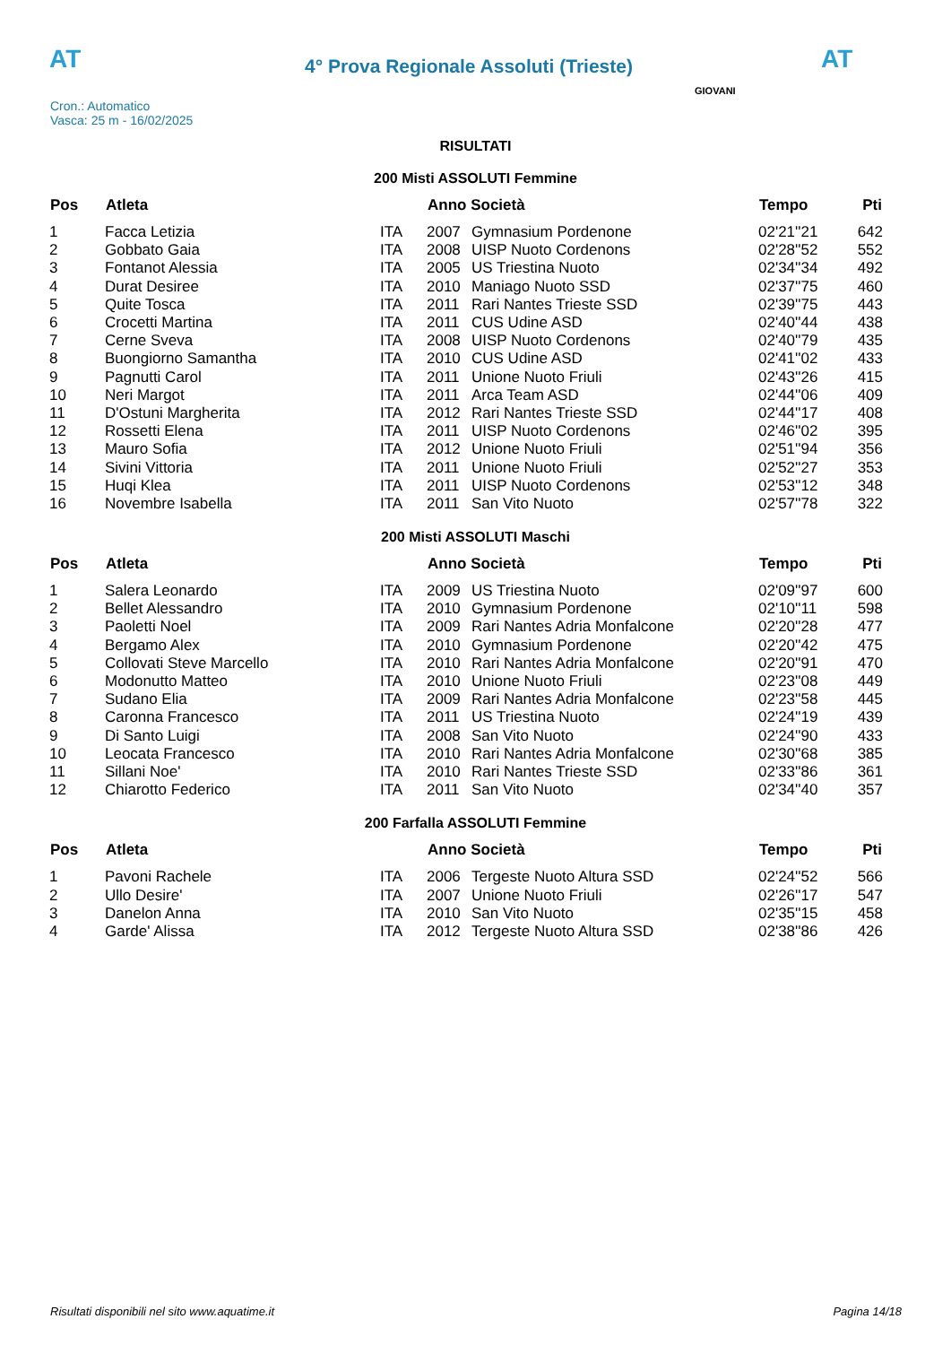AT
4° Prova Regionale Assoluti (Trieste)
AT
Cron.: Automatico
Vasca: 25 m - 16/02/2025
GIOVANI
RISULTATI
200 Misti ASSOLUTI Femmine
| Pos | Atleta | | Anno Società | | Tempo | Pti |
| --- | --- | --- | --- | --- | --- | --- |
| 1 | Facca Letizia | ITA | 2007 | Gymnasium Pordenone | 02'21''21 | 642 |
| 2 | Gobbato Gaia | ITA | 2008 | UISP Nuoto Cordenons | 02'28''52 | 552 |
| 3 | Fontanot Alessia | ITA | 2005 | US Triestina Nuoto | 02'34''34 | 492 |
| 4 | Durat Desiree | ITA | 2010 | Maniago Nuoto SSD | 02'37''75 | 460 |
| 5 | Quite Tosca | ITA | 2011 | Rari Nantes Trieste SSD | 02'39''75 | 443 |
| 6 | Crocetti Martina | ITA | 2011 | CUS Udine ASD | 02'40''44 | 438 |
| 7 | Cerne Sveva | ITA | 2008 | UISP Nuoto Cordenons | 02'40''79 | 435 |
| 8 | Buongiorno Samantha | ITA | 2010 | CUS Udine ASD | 02'41''02 | 433 |
| 9 | Pagnutti Carol | ITA | 2011 | Unione Nuoto Friuli | 02'43''26 | 415 |
| 10 | Neri Margot | ITA | 2011 | Arca Team ASD | 02'44''06 | 409 |
| 11 | D'Ostuni Margherita | ITA | 2012 | Rari Nantes Trieste SSD | 02'44''17 | 408 |
| 12 | Rossetti Elena | ITA | 2011 | UISP Nuoto Cordenons | 02'46''02 | 395 |
| 13 | Mauro Sofia | ITA | 2012 | Unione Nuoto Friuli | 02'51''94 | 356 |
| 14 | Sivini Vittoria | ITA | 2011 | Unione Nuoto Friuli | 02'52''27 | 353 |
| 15 | Huqi Klea | ITA | 2011 | UISP Nuoto Cordenons | 02'53''12 | 348 |
| 16 | Novembre Isabella | ITA | 2011 | San Vito Nuoto | 02'57''78 | 322 |
200 Misti ASSOLUTI Maschi
| Pos | Atleta | | Anno Società | | Tempo | Pti |
| --- | --- | --- | --- | --- | --- | --- |
| 1 | Salera Leonardo | ITA | 2009 | US Triestina Nuoto | 02'09''97 | 600 |
| 2 | Bellet Alessandro | ITA | 2010 | Gymnasium Pordenone | 02'10''11 | 598 |
| 3 | Paoletti Noel | ITA | 2009 | Rari Nantes Adria Monfalcone | 02'20''28 | 477 |
| 4 | Bergamo Alex | ITA | 2010 | Gymnasium Pordenone | 02'20''42 | 475 |
| 5 | Collovati Steve Marcello | ITA | 2010 | Rari Nantes Adria Monfalcone | 02'20''91 | 470 |
| 6 | Modonutto Matteo | ITA | 2010 | Unione Nuoto Friuli | 02'23''08 | 449 |
| 7 | Sudano Elia | ITA | 2009 | Rari Nantes Adria Monfalcone | 02'23''58 | 445 |
| 8 | Caronna Francesco | ITA | 2011 | US Triestina Nuoto | 02'24''19 | 439 |
| 9 | Di Santo Luigi | ITA | 2008 | San Vito Nuoto | 02'24''90 | 433 |
| 10 | Leocata Francesco | ITA | 2010 | Rari Nantes Adria Monfalcone | 02'30''68 | 385 |
| 11 | Sillani Noe' | ITA | 2010 | Rari Nantes Trieste SSD | 02'33''86 | 361 |
| 12 | Chiarotto Federico | ITA | 2011 | San Vito Nuoto | 02'34''40 | 357 |
200 Farfalla ASSOLUTI Femmine
| Pos | Atleta | | Anno Società | | Tempo | Pti |
| --- | --- | --- | --- | --- | --- | --- |
| 1 | Pavoni Rachele | ITA | 2006 | Tergeste Nuoto Altura SSD | 02'24''52 | 566 |
| 2 | Ullo Desire' | ITA | 2007 | Unione Nuoto Friuli | 02'26''17 | 547 |
| 3 | Danelon Anna | ITA | 2010 | San Vito Nuoto | 02'35''15 | 458 |
| 4 | Garde' Alissa | ITA | 2012 | Tergeste Nuoto Altura SSD | 02'38''86 | 426 |
Risultati disponibili nel sito www.aquatime.it Pagina 14/18